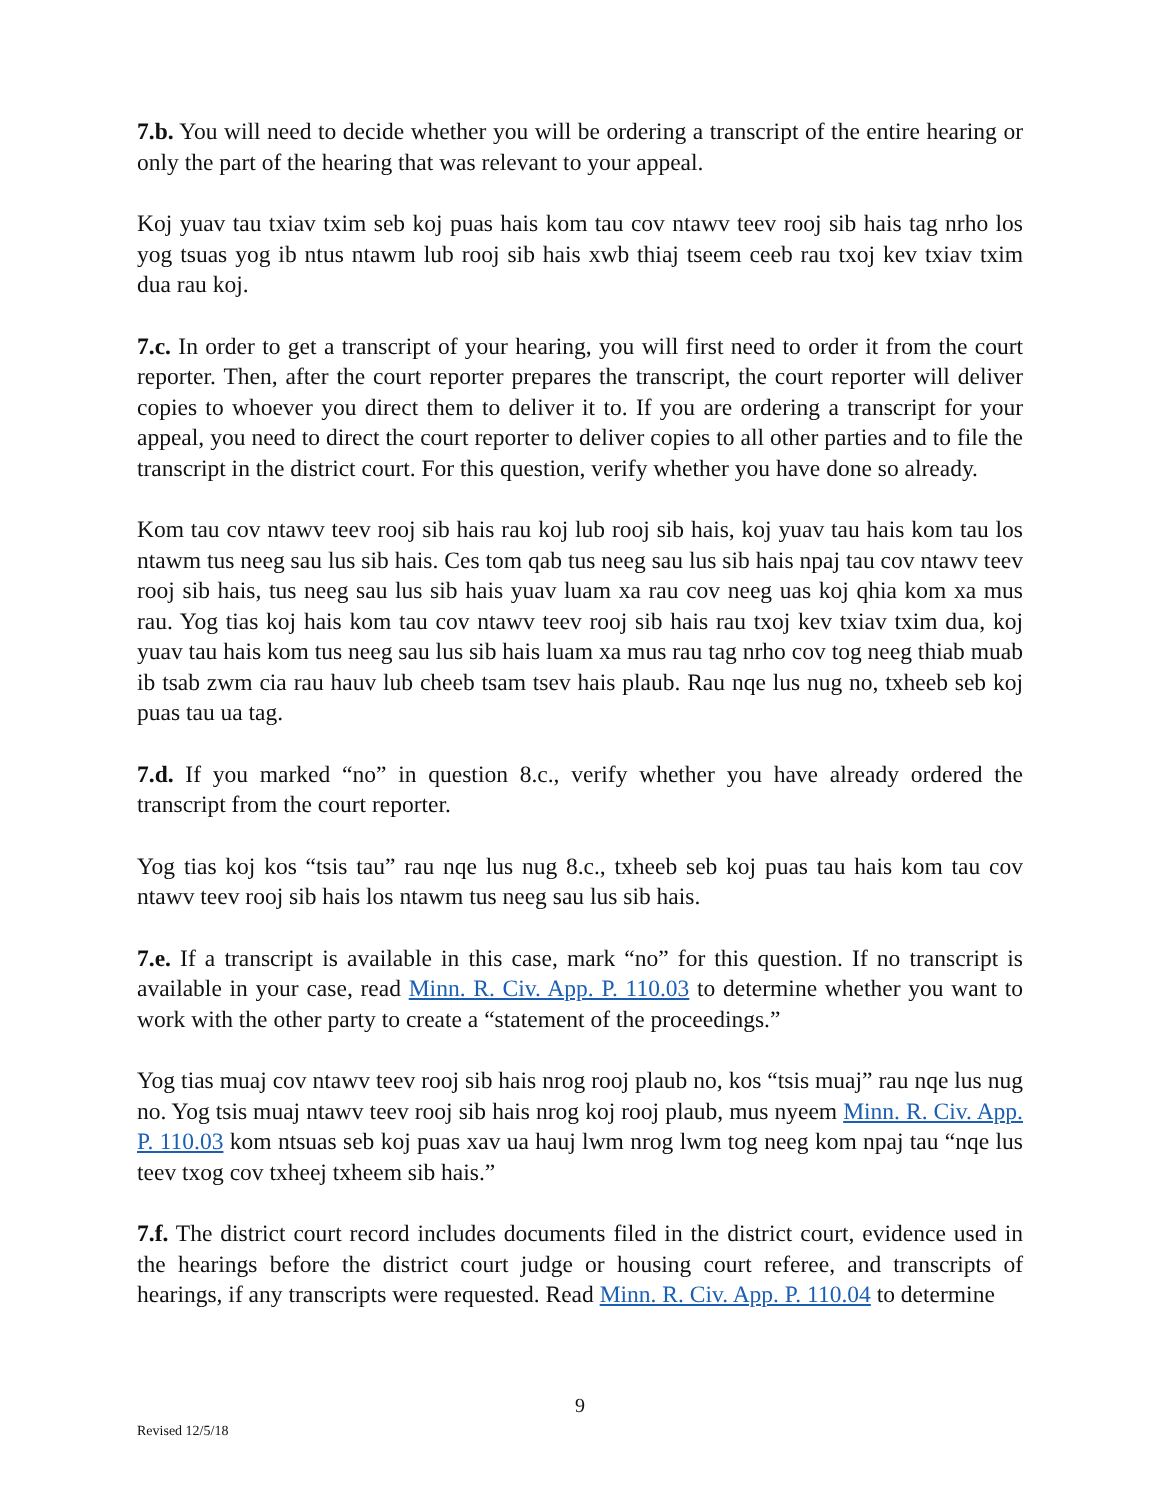7.b. You will need to decide whether you will be ordering a transcript of the entire hearing or only the part of the hearing that was relevant to your appeal.
Koj yuav tau txiav txim seb koj puas hais kom tau cov ntawv teev rooj sib hais tag nrho los yog tsuas yog ib ntus ntawm lub rooj sib hais xwb thiaj tseem ceeb rau txoj kev txiav txim dua rau koj.
7.c. In order to get a transcript of your hearing, you will first need to order it from the court reporter. Then, after the court reporter prepares the transcript, the court reporter will deliver copies to whoever you direct them to deliver it to. If you are ordering a transcript for your appeal, you need to direct the court reporter to deliver copies to all other parties and to file the transcript in the district court. For this question, verify whether you have done so already.
Kom tau cov ntawv teev rooj sib hais rau koj lub rooj sib hais, koj yuav tau hais kom tau los ntawm tus neeg sau lus sib hais. Ces tom qab tus neeg sau lus sib hais npaj tau cov ntawv teev rooj sib hais, tus neeg sau lus sib hais yuav luam xa rau cov neeg uas koj qhia kom xa mus rau. Yog tias koj hais kom tau cov ntawv teev rooj sib hais rau txoj kev txiav txim dua, koj yuav tau hais kom tus neeg sau lus sib hais luam xa mus rau tag nrho cov tog neeg thiab muab ib tsab zwm cia rau hauv lub cheeb tsam tsev hais plaub. Rau nqe lus nug no, txheeb seb koj puas tau ua tag.
7.d. If you marked “no” in question 8.c., verify whether you have already ordered the transcript from the court reporter.
Yog tias koj kos “tsis tau” rau nqe lus nug 8.c., txheeb seb koj puas tau hais kom tau cov ntawv teev rooj sib hais los ntawm tus neeg sau lus sib hais.
7.e. If a transcript is available in this case, mark “no” for this question. If no transcript is available in your case, read Minn. R. Civ. App. P. 110.03 to determine whether you want to work with the other party to create a “statement of the proceedings.”
Yog tias muaj cov ntawv teev rooj sib hais nrog rooj plaub no, kos “tsis muaj” rau nqe lus nug no. Yog tsis muaj ntawv teev rooj sib hais nrog koj rooj plaub, mus nyeem Minn. R. Civ. App. P. 110.03 kom ntsuas seb koj puas xav ua hauj lwm nrog lwm tog neeg kom npaj tau “nqe lus teev txog cov txheej txheem sib hais.”
7.f. The district court record includes documents filed in the district court, evidence used in the hearings before the district court judge or housing court referee, and transcripts of hearings, if any transcripts were requested. Read Minn. R. Civ. App. P. 110.04 to determine
9
Revised 12/5/18